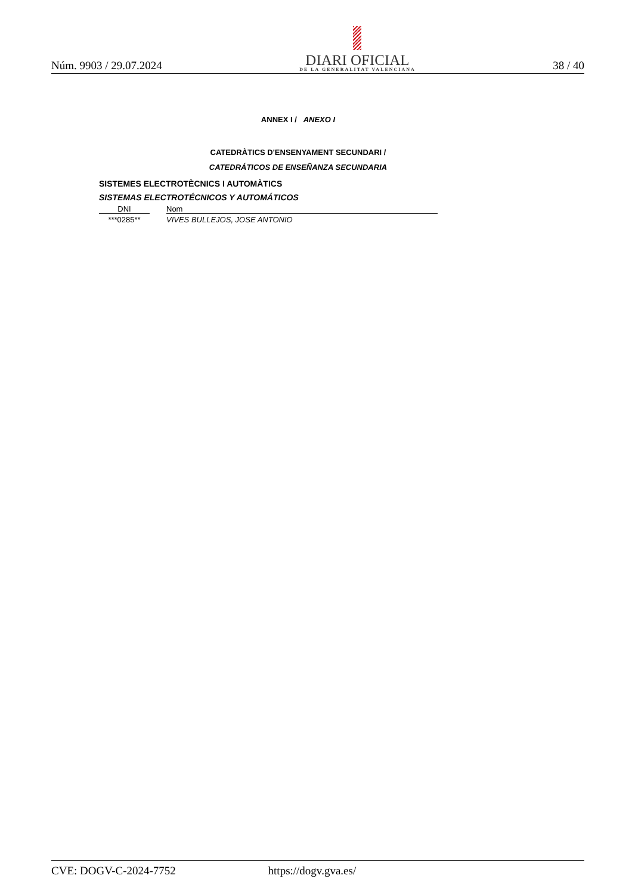Núm. 9903 / 29.07.2024
DIARI OFICIAL
DE LA GENERALITAT VALENCIANA
38 / 40
ANNEX I / ANEXO I
CATEDRÀTICS D'ENSENYAMENT SECUNDARI /
CATEDRÁTICOS DE ENSEÑANZA SECUNDARIA
SISTEMES ELECTROTÈCNICS I AUTOMÀTICS
SISTEMAS ELECTROTÉCNICOS Y AUTOMÁTICOS
| DNI | | Nom |
| --- | --- | --- |
| ***0285** | | VIVES BULLEJOS, JOSE ANTONIO |
CVE: DOGV-C-2024-7752 https://dogv.gva.es/